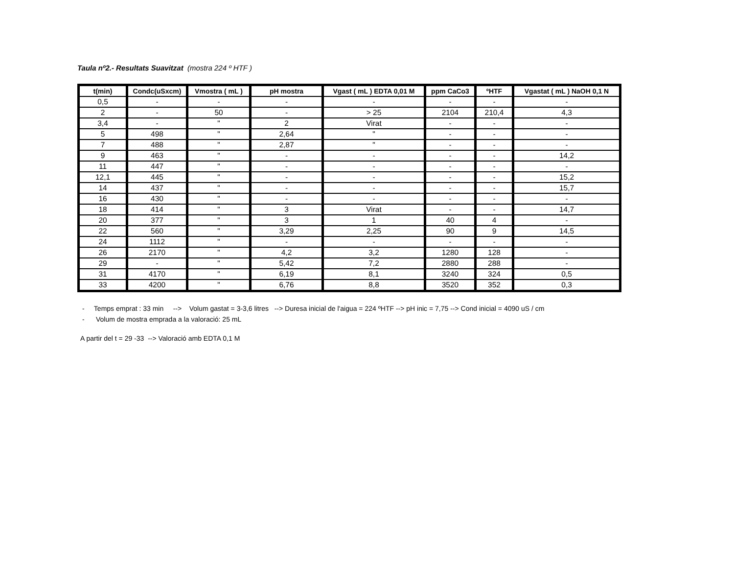Taula nº2.- Resultats Suavitzat (mostra 224 º HTF )
| t(min) | Condc(uSxcm) | Vmostra ( mL ) | pH mostra | Vgast ( mL ) EDTA 0,01 M | ppm CaCo3 | ºHTF | Vgastat ( mL ) NaOH 0,1 N |
| --- | --- | --- | --- | --- | --- | --- | --- |
| 0,5 | - | - | - | - | - | - | - |
| 2 | - | 50 | - | > 25 | 2104 | 210,4 | 4,3 |
| 3,4 | - | " | 2 | Virat | - | - | - |
| 5 | 498 | " | 2,64 | " | - | - | - |
| 7 | 488 | " | 2,87 | " | - | - | - |
| 9 | 463 | " | - | - | - | - | 14,2 |
| 11 | 447 | " | - | - | - | - | - |
| 12,1 | 445 | " | - | - | - | - | 15,2 |
| 14 | 437 | " | - | - | - | - | 15,7 |
| 16 | 430 | " | - | - | - | - | - |
| 18 | 414 | " | 3 | Virat | - | - | 14,7 |
| 20 | 377 | " | 3 | 1 | 40 | 4 | - |
| 22 | 560 | " | 3,29 | 2,25 | 90 | 9 | 14,5 |
| 24 | 1112 | " | - | - | - | - | - |
| 26 | 2170 | " | 4,2 | 3,2 | 1280 | 128 | - |
| 29 | - | " | 5,42 | 7,2 | 2880 | 288 | - |
| 31 | 4170 | " | 6,19 | 8,1 | 3240 | 324 | 0,5 |
| 33 | 4200 | " | 6,76 | 8,8 | 3520 | 352 | 0,3 |
- Temps emprat : 33 min --> Volum gastat = 3-3,6 litres --> Duresa inicial de l'aigua = 224 ºHTF --> pH inic = 7,75 --> Cond inicial = 4090 uS / cm
- Volum de mostra emprada a la valoració: 25 mL
A partir del t = 29 -33 --> Valoració amb EDTA 0,1 M